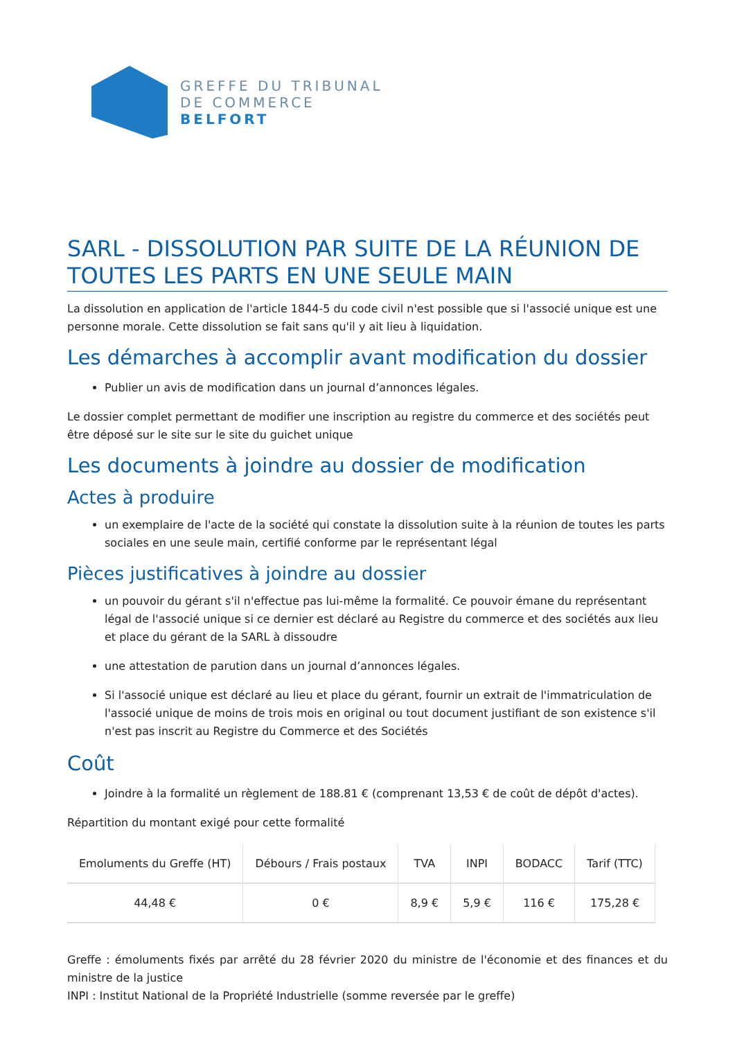GREFFE DU TRIBUNAL
DE COMMERCE
BELFORT
SARL - DISSOLUTION PAR SUITE DE LA RÉUNION DE TOUTES LES PARTS EN UNE SEULE MAIN
La dissolution en application de l'article 1844-5 du code civil n'est possible que si l'associé unique est une personne morale. Cette dissolution se fait sans qu'il y ait lieu à liquidation.
Les démarches à accomplir avant modification du dossier
Publier un avis de modification dans un journal d’annonces légales.
Le dossier complet permettant de modifier une inscription au registre du commerce et des sociétés peut être déposé sur le site sur le site du guichet unique
Les documents à joindre au dossier de modification
Actes à produire
un exemplaire de l'acte de la société qui constate la dissolution suite à la réunion de toutes les parts sociales en une seule main, certifié conforme par le représentant légal
Pièces justificatives à joindre au dossier
un pouvoir du gérant s'il n'effectue pas lui-même la formalité. Ce pouvoir émane du représentant légal de l'associé unique si ce dernier est déclaré au Registre du commerce et des sociétés aux lieu et place du gérant de la SARL à dissoudre
une attestation de parution dans un journal d’annonces légales.
Si l'associé unique est déclaré au lieu et place du gérant, fournir un extrait de l'immatriculation de l'associé unique de moins de trois mois en original ou tout document justifiant de son existence s'il n'est pas inscrit au Registre du Commerce et des Sociétés
Coût
Joindre à la formalité un règlement de 188.81 € (comprenant 13,53 € de coût de dépôt d'actes).
Répartition du montant exigé pour cette formalité
| Emoluments du Greffe (HT) | Débours / Frais postaux | TVA | INPI | BODACC | Tarif (TTC) |
| --- | --- | --- | --- | --- | --- |
| 44,48 € | 0 € | 8,9 € | 5,9 € | 116 € | 175,28 € |
Greffe : émoluments fixés par arrêté du 28 février 2020 du ministre de l'économie et des finances et du ministre de la justice
INPI : Institut National de la Propriété Industrielle (somme reversée par le greffe)